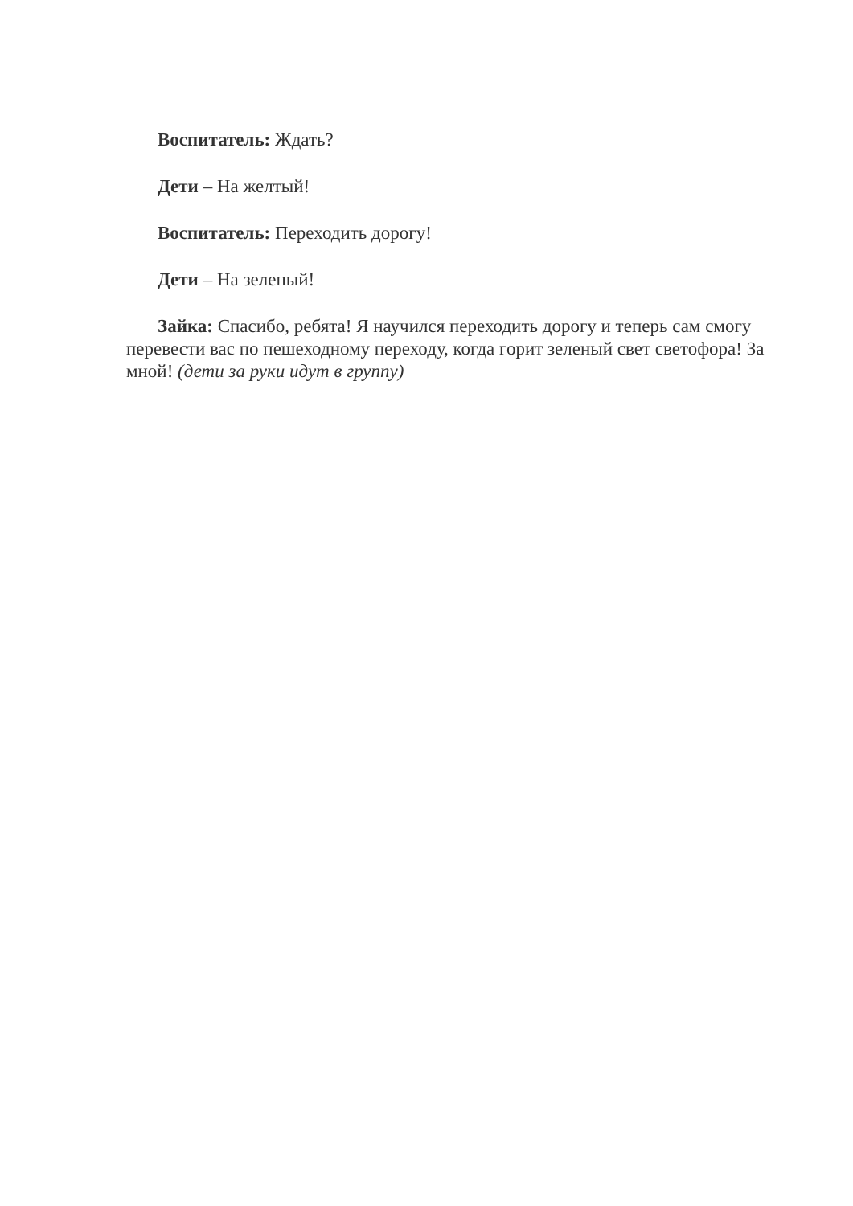Воспитатель: Ждать?
Дети – На желтый!
Воспитатель: Переходить дорогу!
Дети – На зеленый!
Зайка: Спасибо, ребята! Я научился переходить дорогу и теперь сам смогу перевести вас по пешеходному переходу, когда горит зеленый свет светофора! За мной! (дети за руки идут в группу)